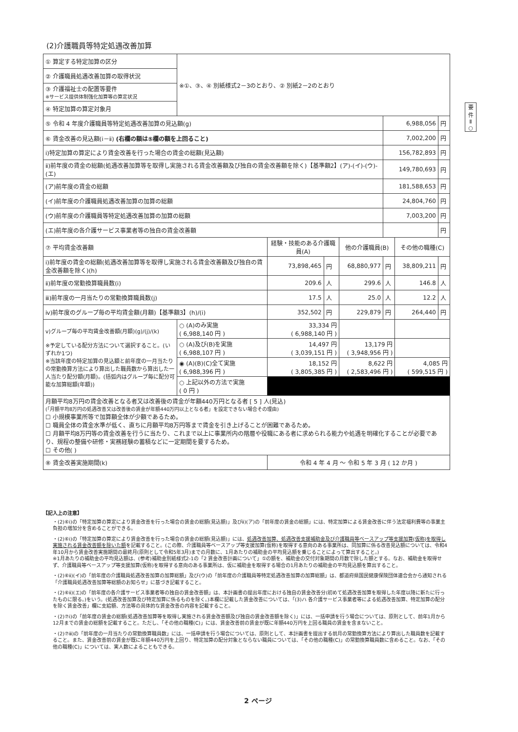(2)介護職員等特定処遇改善加算
要
件
Ⅱ
○
| ① 算定する特定加算の区分 | ※①、③、④ 別紙様式2－3のとおり、② 別紙2－2のとおり | | | | | | |
| ② 介護職員処遇改善加算の取得状況 | | | | | | | |
| ③ 介護福祉士の配置等要件 ※サービス提供体制強化加算等の算定状況 | | | | | | | |
| ④ 特定加算の算定対象月 | | | | | | | |
| ⑤ 令和 4 年度介護職員等特定処遇改善加算の見込額(g) | | | | | 6,988,056 | | 円 |
| ⑥ 賃金改善の見込額(ⅰ－ⅱ) (右欄の額は⑤欄の額を上回ること) | | | | | 7,002,200 | | 円 |
| ⅰ)特定加算の算定により賃金改善を行った場合の賃金の総額(見込額) | | | | | 156,782,893 | | 円 |
| ⅱ)前年度の賃金の総額(処遇改善加算等を取得し実施される賃金改善額及び独自の賃金改善額を除く)【基準額2】(ア)-(イ)-(ウ)-(エ) | | | | | 149,780,693 | | 円 |
| (ア)前年度の賃金の総額 | | | | | 181,588,653 | | 円 |
| (イ)前年度の介護職員処遇改善加算の加算の総額 | | | | | 24,804,760 | | 円 |
| (ウ)前年度の介護職員等特定処遇改善加算の加算の総額 | | | | | 7,003,200 | | 円 |
| (エ)前年度の各介護サービス事業者等の独自の賃金改善額 | | | | | | | 円 |
| ⑦ 平均賃金改善額 | | 経験・技能のある介護職員(A) | | 他の介護職員(B) | | その他の職種(C) | |
| ⅰ)前年度の賃金の総額(処遇改善加算等を取得し実施される賃金改善額及び独自の賃金改善額を除く)(h) | | 73,898,465 | 円 | 68,880,977 | 円 | 38,809,211 | 円 |
| ⅱ)前年度の常勤換算職員数(i) | | 209.6 | 人 | 299.6 | 人 | 146.8 | 人 |
| ⅲ)前年度の一月当たりの常勤換算職員数(j) | | 17.5 | 人 | 25.0 | 人 | 12.2 | 人 |
| ⅳ)前年度のグループ毎の平均賃金額(月額)【基準額3】(h)/(i) | | 352,502 | 円 | 229,879 | 円 | 264,440 | 円 |
| ⅴ)グループ毎の平均賃金改善額(月額)(g)/(j)/(k) ※予定している配分方法について選択すること。(いずれか1つ) ※当該年度の特定加算の見込額と前年度の一月当たりの常勤換算方法により算出した職員数から算出した一人当たり配分額(月額)。(括弧内はグループ毎に配分可能な加算総額(年額)) | ○ (A)のみ実施 ( 6,988,140 円 ) | 33,334 円 ( 6,988,140 円 ) | | | | | |
| | ○ (A)及び(B)を実施 ( 6,988,107 円 ) | 14,497 円 ( 3,039,151 円 ) | | 13,179 円 ( 3,948,956 円 ) | | | |
| | ◉ (A)(B)(C)全て実施 ( 6,988,396 円 ) | 18,152 円 ( 3,805,385 円 ) | | 8,622 円 ( 2,583,496 円 ) | | 4,085 円 ( 599,515 円 ) | |
| | ○ 上記以外の方法で実施 ( 0 円 ) | | | | | | |
| 月額平均8万円の賃金改善となる者又は改善後の賃金が年額440万円となる者 [ 5 ] 人(見込) (「月額平均8万円の処遇改善又は改善後の賃金が年額440万円以上となる者」を設定できない場合その理由) ☐ 小規模事業所等で加算額全体が少額であるため。 ☐ 職員全体の賃金水準が低く、直ちに月額平均8万円等まで賃金を引き上げることが困難であるため。 ☐ 月額平均8万円等の賃金改善を行うに当たり、これまで以上に事業所内の階層や役職にある者に求められる能力や処遇を明確化することが必要であり、規程の整備や研修・実務経験の蓄積などに一定期間を要するため。 ☐ その他( ) | | | | | | | |
| ⑧ 賃金改善実施期間(k) | | 令和 4 年 4 月 ～ 令和 5 年 3 月 ( 12 か月 ) | | | | | |
【記入上の注意】
・(2)⑥ⅰ)の「特定加算の算定により賃金改善を行った場合の賃金の総額(見込額)」及びⅱ)(ア)の「前年度の賃金の総額」には、特定加算による賃金改善に伴う法定福利費等の事業主負担の増加分を含めることができる。
・(2)⑥ⅰ)の「特定加算の算定により賃金改善を行った場合の賃金の総額(見込額)」には、処遇改善加算、処遇改善支援補助金及び介護職員等ベースアップ等支援加算(仮称)を取得し実施される賃金改善額を除いた額を記載すること。(この際、介護職員等ベースアップ等支援加算(仮称)を取得する意向のある事業所は、同加算に係る改善見込額については、令和4年10月から賃金改善実施期間の最終月(原則として令和5年3月)までの月数に、1月あたりの補助金の平均見込額を乗じることによって算出すること。)
※1月あたりの補助金の平均見込額は、(参考)補助金別紙様式2-1の「2 賃金改善計画について」①の額を、補助金の交付対象期間の月数で除した額とする。なお、補助金を取得せず、介護職員等ベースアップ等支援加算(仮称)を取得する意向のある事業所は、仮に補助金を取得する場合の1月あたりの補助金の平均見込額を算出すること。
・(2)⑥ⅱ)(イ)の「前年度の介護職員処遇改善加算の加算総額」及び(ウ)の「前年度の介護職員等特定処遇改善加算の加算総額」は、都道府県国民健康保険団体連合会から通知される「介護職員処遇改善加算等総額のお知らせ」に基づき記載すること。
・(2)⑥ⅱ)(エ)の「前年度の各介護サービス事業者等の独自の賃金改善額」は、本計画書の提出年度における独自の賃金改善分(初めて処遇改善加算を取得した年度以降に新たに行ったものに限る。)をいう。(処遇改善加算及び特定加算に係るものを除く。)本欄に記載した賃金改善については、「(3)ハ 各介護サービス事業者等による処遇改善加算、特定加算の配分を除く賃金改善」欄に支給額、方法等の具体的な賃金改善の内容を記載すること。
・(2)⑦ⅰ)の「前年度の賃金の総額(処遇改善加算等を取得し実施される賃金改善額及び独自の賃金改善額を除く)」には、一括申請を行う場合については、原則として、前年1月から12月までの賃金の総額を記載すること。ただし、「その他の職種(C)」には、賃金改善前の賃金が既に年額440万円を上回る職員の賃金を含まないこと。
・(2)⑦ⅲ)の「前年度の一月当たりの常勤換算職員数」には、一括申請を行う場合については、原則として、本計画書を提出する前月の常勤換算方法により算出した職員数を記載すること。また、賃金改善前の賃金が既に年額440万円を上回り、特定加算の配分対象とならない職員については、「その他の職種(C)」の常勤換算職員数に含めること。なお、「その他の職種(C)」については、実人数によることもできる。
2 ページ